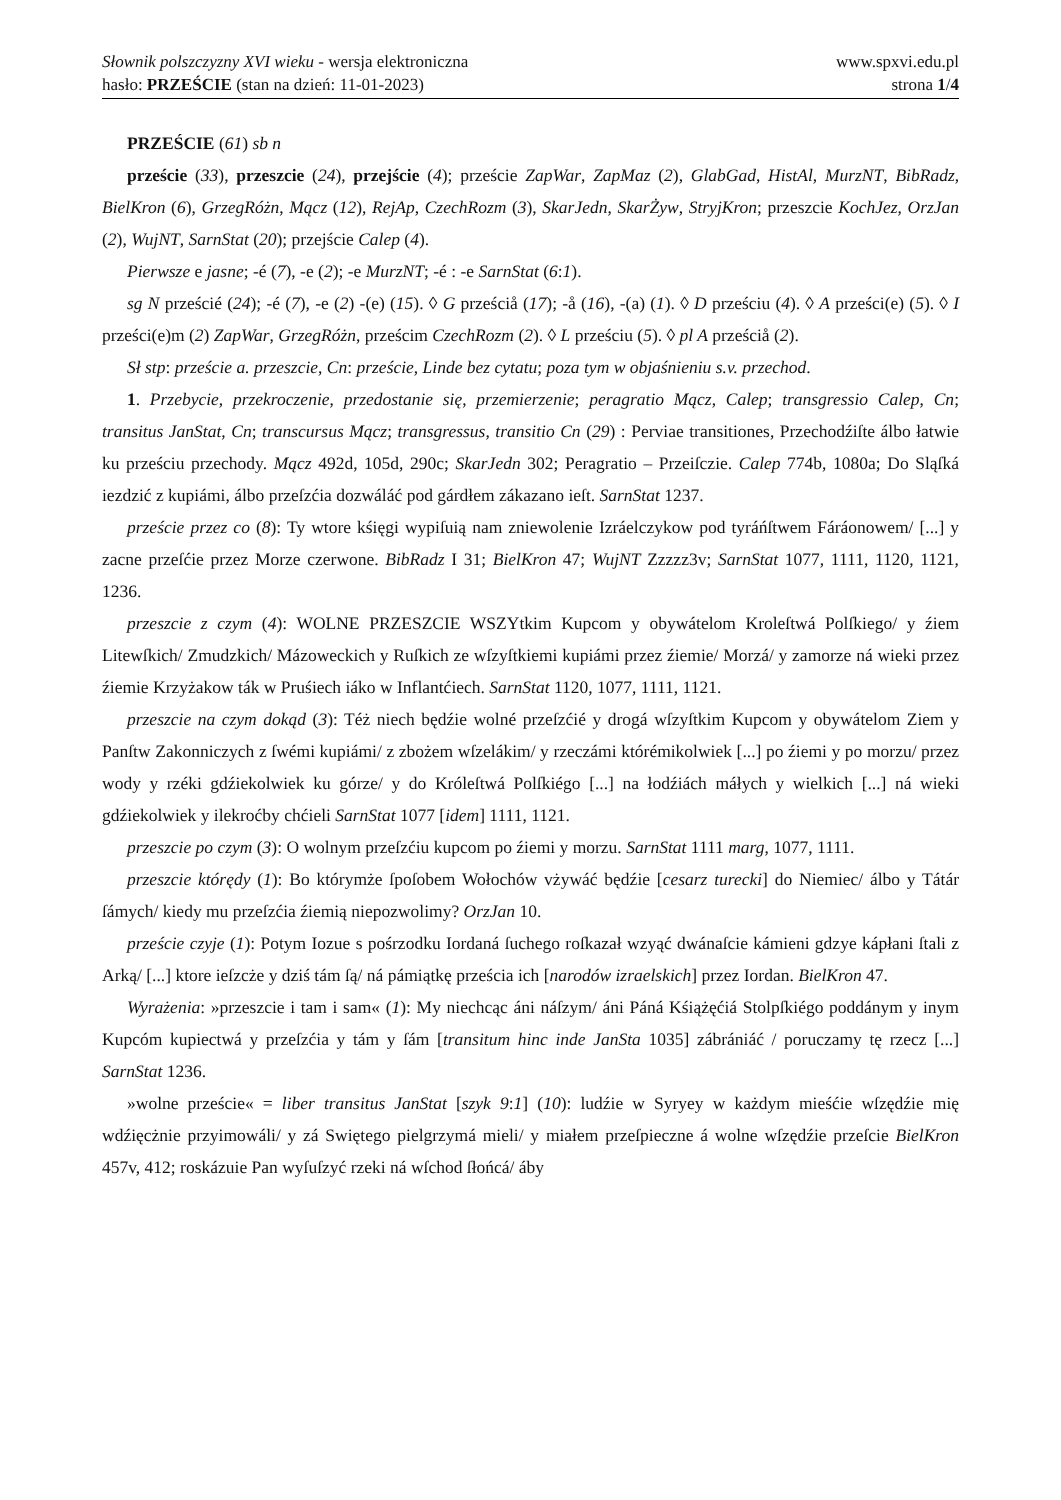Słownik polszczyzny XVI wieku - wersja elektroniczna
hasło: PRZEŚCIE (stan na dzień: 11-01-2023)
www.spxvi.edu.pl
strona 1/4
PRZEŚCIE (61) sb n
przeście (33), przeszcie (24), przejście (4); przeście ZapWar, ZapMaz (2), GlabGad, HistAl, MurzNT, BibRadz, BielKron (6), GrzegRóżn, Mącz (12), RejAp, CzechRozm (3), SkarJedn, SkarŻyw, StryjKron; przeszcie KochJez, OrzJan (2), WujNT, SarnStat (20); przejście Calep (4).
Pierwsze e jasne; -é (7), -e (2); -e MurzNT; -é : -e SarnStat (6:1).
sg N prześcié (24); -é (7), -e (2) -(e) (15). ◊ G prześciå (17); -å (16), -(a) (1). ◊ D prześciu (4). ◊ A prześci(e) (5). ◊ I prześci(e)m (2) ZapWar, GrzegRóżn, prześcim CzechRozm (2). ◊ L prześciu (5). ◊ pl A prześciå (2).
Sł stp: przeście a. przeszcie, Cn: przeście, Linde bez cytatu; poza tym w objaśnieniu s.v. przechod.
1. Przebycie, przekroczenie, przedostanie się, przemierzenie; peragratio Mącz, Calep; transgressio Calep, Cn; transitus JanStat, Cn; transcursus Mącz; transgressus, transitio Cn (29) : Perviae transitiones, Przechodźiſte álbo łatwie ku prześciu przechody. Mącz 492d, 105d, 290c; SkarJedn 302; Peragratio – Przeiſczie. Calep 774b, 1080a; Do Sląſká iezdzić z kupiámi, álbo przeſzćia dozwáláć pod gárdłem zákazano ieſt. SarnStat 1237.
przeście przez co (8): Ty wtore kśięgi wypiſuią nam zniewolenie Izráelczykow pod tyráńſtwem Fáráonowem/ [...] y zacne przeſćie przez Morze czerwone. BibRadz I 31; BielKron 47; WujNT Zzzzz3v; SarnStat 1077, 1111, 1120, 1121, 1236.
przeszcie z czym (4): WOLNE PRZESZCIE WSZYtkim Kupcom y obywátelom Kroleſtwá Polſkiego/ y źiem Litewſkich/ Zmudzkich/ Mázoweckich y Ruſkich ze wſzyſtkiemi kupiámi przez źiemie/ Morzá/ y zamorze ná wieki przez źiemie Krzyżakow ták w Pruśiech iáko w Inflantćiech. SarnStat 1120, 1077, 1111, 1121.
przeszcie na czym dokąd (3): Téż niech będźie wolné przeſzćié y drogá wſzyſtkim Kupcom y obywátelom Ziem y Panſtw Zakonniczych z ſwémi kupiámi/ z zbożem wſzelákim/ y rzeczámi którémikolwiek [...] po źiemi y po morzu/ przez wody y rzéki gdźiekolwiek ku górze/ y do Króleſtwá Polſkiégo [...] na łodźiách máłych y wielkich [...] ná wieki gdźiekolwiek y ilekroćby chćieli SarnStat 1077 [idem] 1111, 1121.
przeszcie po czym (3): O wolnym przeſzćiu kupcom po źiemi y morzu. SarnStat 1111 marg, 1077, 1111.
przeszcie którędy (1): Bo którymże ſpoſobem Wołochów vżywáć będźie [cesarz turecki] do Niemiec/ álbo y Tátár ſámych/ kiedy mu przeſzćia źiemią niepozwolimy? OrzJan 10.
przeście czyje (1): Potym Iozue s pośrzodku Iordaná ſuchego roſkazał wzyąć dwánaſcie kámieni gdzye kápłani ſtali z Arką/ [...] ktore ieſzcże y dziś tám ſą/ ná pámiątkę prześcia ich [narodów izraelskich] przez Iordan. BielKron 47.
Wyrażenia: »przeszcie i tam i sam« (1): My niechcąc áni náſzym/ áni Páná Kśiążęćiá Stolpſkiégo poddánym y inym Kupcóm kupiectwá y przeſzćia y tám y ſám [transitum hinc inde JanSta 1035] zábrániáć / poruczamy tę rzecz [...] SarnStat 1236.
»wolne przeście« = liber transitus JanStat [szyk 9:1] (10): ludźie w Syryey w każdym mieśćie wſzędźie mię wdźięcżnie przyimowáli/ y zá Swiętego pielgrzymá mieli/ y miałem przeſpieczne á wolne wſzędźie przeſcie BielKron 457v, 412; roskázuie Pan wyſuſzyć rzeki ná wſchod ſłońcá/ áby